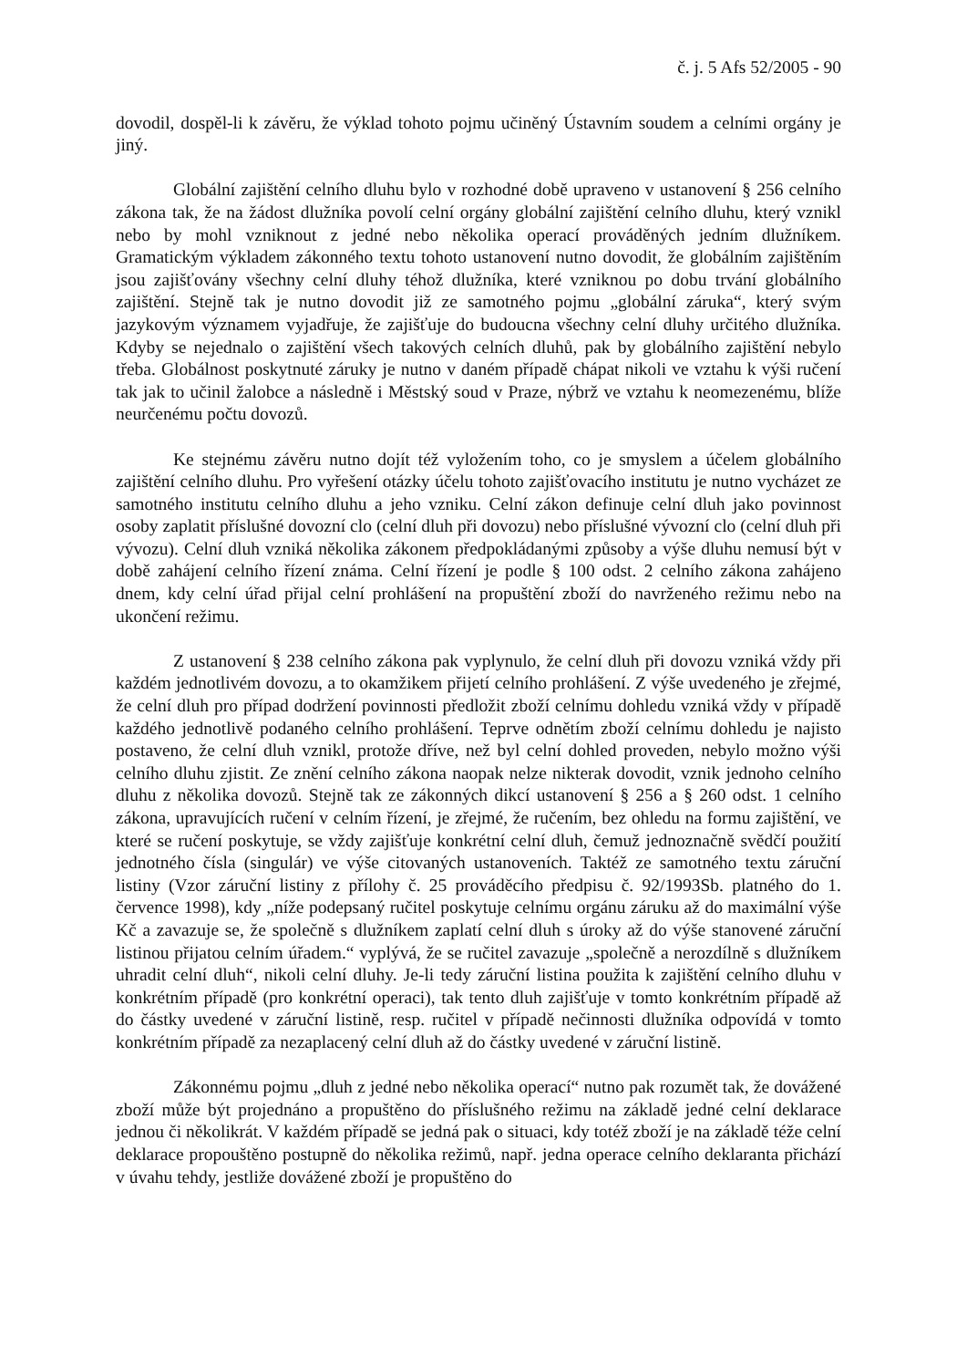č. j. 5 Afs 52/2005 - 90
dovodil, dospěl-li k závěru, že výklad tohoto pojmu učiněný Ústavním soudem a celními orgány je jiný.
Globální zajištění celního dluhu bylo v rozhodné době upraveno v ustanovení § 256 celního zákona tak, že na žádost dlužníka povolí celní orgány globální zajištění celního dluhu, který vznikl nebo by mohl vzniknout z jedné nebo několika operací prováděných jedním dlužníkem. Gramatickým výkladem zákonného textu tohoto ustanovení nutno dovodit, že globálním zajištěním jsou zajišťovány všechny celní dluhy téhož dlužníka, které vzniknou po dobu trvání globálního zajištění. Stejně tak je nutno dovodit již ze samotného pojmu „globální záruka“, který svým jazykovým významem vyjadřuje, že zajišťuje do budoucna všechny celní dluhy určitého dlužníka. Kdyby se nejednalo o zajištění všech takových celních dluhů, pak by globálního zajištění nebylo třeba. Globálnost poskytnuté záruky je nutno v daném případě chápat nikoli ve vztahu k výši ručení tak jak to učinil žalobce a následně i Městský soud v Praze, nýbrž ve vztahu k neomezenému, blíže neurčenému počtu dovozů.
Ke stejnému závěru nutno dojít též vyložením toho, co je smyslem a účelem globálního zajištění celního dluhu. Pro vyřešení otázky účelu tohoto zajišťovacího institutu je nutno vycházet ze samotného institutu celního dluhu a jeho vzniku. Celní zákon definuje celní dluh jako povinnost osoby zaplatit příslušné dovozní clo (celní dluh při dovozu) nebo příslušné vývozní clo (celní dluh při vývozu). Celní dluh vzniká několika zákonem předpokládanými způsoby a výše dluhu nemusí být v době zahájení celního řízení známa. Celní řízení je podle § 100 odst. 2 celního zákona zahájeno dnem, kdy celní úřad přijal celní prohlášení na propuštění zboží do navrženého režimu nebo na ukončení režimu.
Z ustanovení § 238 celního zákona pak vyplynulo, že celní dluh při dovozu vzniká vždy při každém jednotlivém dovozu, a to okamžikem přijetí celního prohlášení. Z výše uvedeného je zřejmé, že celní dluh pro případ dodržení povinnosti předložit zboží celnímu dohledu vzniká vždy v případě každého jednotlivě podaného celního prohlášení. Teprve odnětím zboží celnímu dohledu je najisto postaveno, že celní dluh vznikl, protože dříve, než byl celní dohled proveden, nebylo možno výši celního dluhu zjistit. Ze znění celního zákona naopak nelze nikterak dovodit, vznik jednoho celního dluhu z několika dovozů. Stejně tak ze zákonných dikcí ustanovení § 256 a § 260 odst. 1 celního zákona, upravujících ručení v celním řízení, je zřejmé, že ručením, bez ohledu na formu zajištění, ve které se ručení poskytuje, se vždy zajišťuje konkrétní celní dluh, čemuž jednoznačně svědčí použití jednotného čísla (singulár) ve výše citovaných ustanoveních. Taktéž ze samotného textu záruční listiny (Vzor záruční listiny z přílohy č. 25 prováděcího předpisu č. 92/1993Sb. platného do 1. července 1998), kdy „níže podepsaný ručitel poskytuje celnímu orgánu záruku až do maximální výše Kč a zavazuje se, že společně s dlužníkem zaplatí celní dluh s úroky až do výše stanovené záruční listinou přijatou celním úřadem.“ vyplývá, že se ručitel zavazuje „společně a nerozdílně s dlužníkem uhradit celní dluh“, nikoli celní dluhy. Je-li tedy záruční listina použita k zajištění celního dluhu v konkrétním případě (pro konkrétní operaci), tak tento dluh zajišťuje v tomto konkrétním případě až do částky uvedené v záruční listině, resp. ručitel v případě nečinnosti dlužníka odpovídá v tomto konkrétním případě za nezaplacený celní dluh až do částky uvedené v záruční listině.
Zákonnému pojmu „dluh z jedné nebo několika operací“ nutno pak rozumět tak, že dovážené zboží může být projednáno a propuštěno do příslušného režimu na základě jedné celní deklarace jednou či několikrát. V každém případě se jedná pak o situaci, kdy totéž zboží je na základě téže celní deklarace propouštěno postupně do několika režimů, např. jedna operace celního deklaranta přichází v úvahu tehdy, jestliže dovážené zboží je propuštěno do